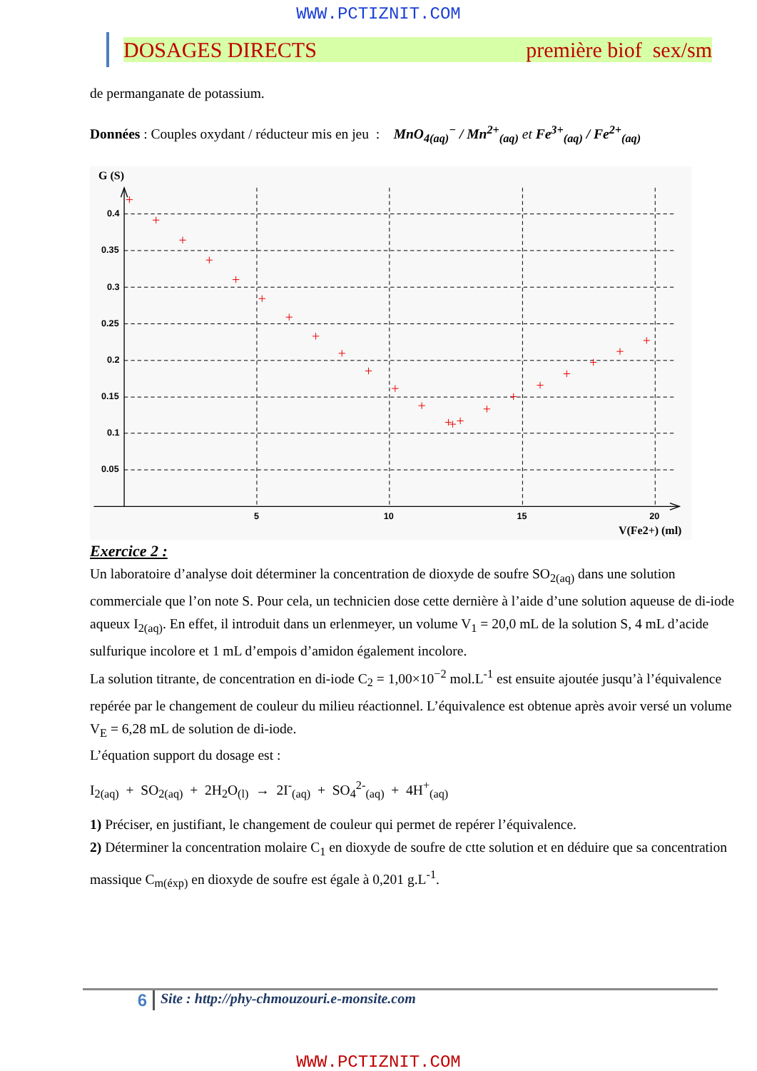WWW.PCTIZNIT.COM
DOSAGES DIRECTS première biof sex/sm
de permanganate de potassium.
Données : Couples oxydant / réducteur mis en jeu : MnO<sub>4(aq)</sub><sup>−</sup> / Mn<sup>2+</sup><sub>(aq)</sub> et Fe<sup>3+</sup><sub>(aq)</sub> / Fe<sup>2+</sup><sub>(aq)</sub>
G (S)
0.4
0.35
0.3
0.25
0.2
0.15
0.1
0.05
5
10
15
20
V(Fe2+) (ml)
Exercice 2 :
Un laboratoire d’analyse doit déterminer la concentration de dioxyde de soufre SO<sub>2(aq)</sub> dans une solution commerciale que l’on note S. Pour cela, un technicien dose cette dernière à l’aide d’une solution aqueuse de di-iode aqueux I<sub>2(aq)</sub>. En effet, il introduit dans un erlenmeyer, un volume V<sub>1</sub> = 20,0 mL de la solution S, 4 mL d’acide sulfurique incolore et 1 mL d’empois d’amidon également incolore.
La solution titrante, de concentration en di-iode C<sub>2</sub> = 1,00×10<sup>−2</sup> mol.L<sup>-1</sup> est ensuite ajoutée jusqu’à l’équivalence repérée par le changement de couleur du milieu réactionnel. L’équivalence est obtenue après avoir versé un volume V<sub>E</sub> = 6,28 mL de solution de di-iode.
L’équation support du dosage est :
I<sub>2(aq)</sub> + SO<sub>2(aq)</sub> + 2H<sub>2</sub>O<sub>(l)</sub> → 2I<sup>-</sup><sub>(aq)</sub> + SO<sub>4</sub><sup>2-</sup><sub>(aq)</sub> + 4H<sup>+</sup><sub>(aq)</sub>
1) Préciser, en justifiant, le changement de couleur qui permet de repérer l’équivalence.
2) Déterminer la concentration molaire C<sub>1</sub> en dioxyde de soufre de ctte solution et en déduire que sa concentration massique C<sub>m(éxp)</sub> en dioxyde de soufre est égale à 0,201 g.L<sup>-1</sup>.
6
Site : http://phy-chmouzouri.e-monsite.com
WWW.PCTIZNIT.COM